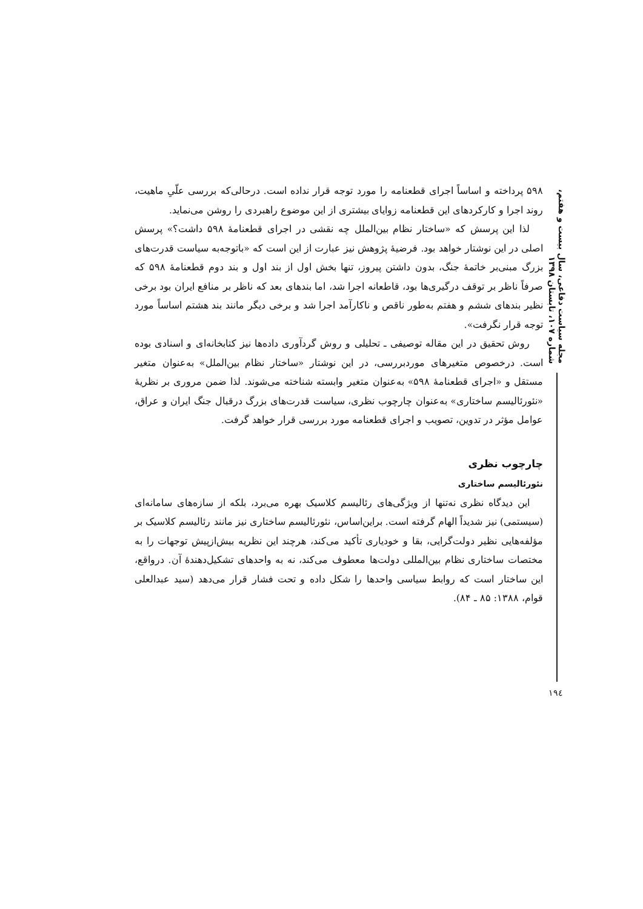مجله سیاست دفاعی، سال بیست و هفتم، شماره ۱۰۷، تابستان ۱۳۹۸
۵۹۸ پرداخته و اساساً اجرای قطعنامه را مورد توجه قرار نداده است. درحالی‌که بررسی علّیِ ماهیت، روند اجرا و کارکردهای این قطعنامه زوایای بیشتری از این موضوع راهبردی را روشن می‌نماید.
لذا این پرسش که «ساختار نظام بین‌الملل چه نقشی در اجرای قطعنامهٔ ۵۹۸ داشت؟» پرسش اصلی در این نوشتار خواهد بود. فرضیهٔ پژوهش نیز عبارت از این است که «باتوجه‌به سیاست قدرت‌های بزرگ مبنی‌بر خاتمهٔ جنگ، بدون داشتن پیروز، تنها بخش اول از بند اول و بند دوم قطعنامهٔ ۵۹۸ که صرفاً ناظر بر توقف درگیری‌ها بود، قاطعانه اجرا شد، اما بندهای بعد که ناظر بر منافع ایران بود برخی نظیر بندهای ششم و هفتم به‌طور ناقص و ناکارآمد اجرا شد و برخی دیگر مانند بند هشتم اساساً مورد توجه قرار نگرفت».
روش تحقیق در این مقاله توصیفی ـ تحلیلی و روش گردآوری داده‌ها نیز کتابخانه‌ای و اسنادی بوده است. درخصوص متغیرهای موردبررسی، در این نوشتار «ساختار نظام بین‌الملل» به‌عنوان متغیر مستقل و «اجرای قطعنامهٔ ۵۹۸» به‌عنوان متغیر وابسته شناخته می‌شوند. لذا ضمن مروری بر نظریهٔ «نئورئالیسم ساختاری» به‌عنوان چارچوب نظری، سیاست قدرت‌های بزرگ درقبال جنگ ایران و عراق، عوامل مؤثر در تدوین، تصویب و اجرای قطعنامه مورد بررسی قرار خواهد گرفت.
چارچوب نظری
نئورئالیسم ساختاری
این دیدگاه نظری نه‌تنها از ویژگی‌های رئالیسم کلاسیک بهره می‌برد، بلکه از سازه‌های سامانه‌ای (سیستمی) نیز شدیداً الهام گرفته است. براین‌اساس، نئورئالیسم ساختاری نیز مانند رئالیسم کلاسیک بر مؤلفه‌هایی نظیر دولت‌گرایی، بقا و خودیاری تأکید می‌کند، هرچند این نظریه بیش‌ازپیش توجهات را به مختصات ساختاری نظام بین‌المللی دولت‌ها معطوف می‌کند، نه به واحدهای تشکیل‌دهندهٔ آن. درواقع، این ساختار است که روابط سیاسی واحدها را شکل داده و تحت فشار قرار می‌دهد (سید عبدالعلی قوام، ۱۳۸۸: ۸۵ ـ ۸۴).
۱۹٤